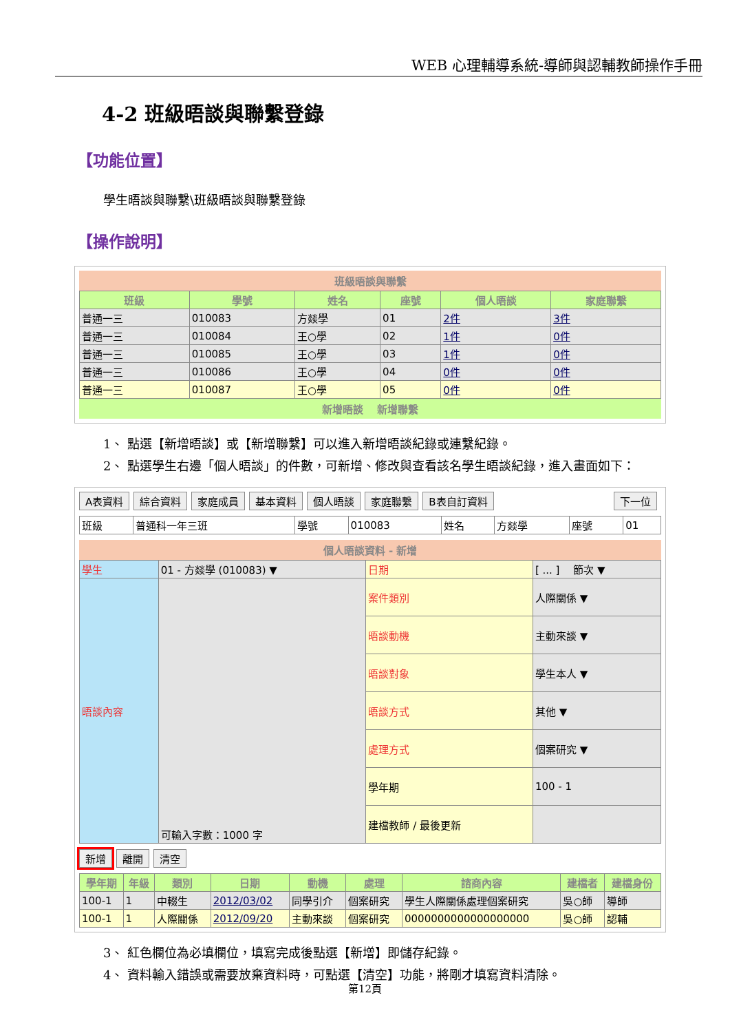WEB 心理輔導系統-導師與認輔教師操作手冊
4-2 班級晤談與聯繫登錄
【功能位置】
學生晤談與聯繫\班級晤談與聯繫登錄
【操作說明】
班級晤談與聯繫
| 班級 | 學號 | 姓名 | 座號 | 個人晤談 | 家庭聯繫 |
| --- | --- | --- | --- | --- | --- |
| 普通一三 | 010083 | 方燚學 | 01 | 2件 | 3件 |
| 普通一三 | 010084 | 王○學 | 02 | 1件 | 0件 |
| 普通一三 | 010085 | 王○學 | 03 | 1件 | 0件 |
| 普通一三 | 010086 | 王○學 | 04 | 0件 | 0件 |
| 普通一三 | 010087 | 王○學 | 05 | 0件 | 0件 |
新增晤談 　新增聯繫
1、 點選【新增晤談】或【新增聯繫】可以進入新增晤談紀錄或連繫紀錄。
2、 點選學生右邊「個人晤談」的件數，可新增、修改與查看該名學生晤談紀錄，進入畫面如下：
A表資料 綜合資料 家庭成員 基本資料 個人晤談 家庭聯繫 B表自訂資料 下一位
| 班級 | 普通科一年三班 | 學號 | 010083 | 姓名 | 方燚學 | 座號 | 01 |
個人晤談資料 - 新增
| 學生 | 01 - 方燚學 (010083) ▼ | 日期 | [ ... ] 節次 ▼ |
| 晤談內容 | 可輸入字數：1000 字 | 案件類別 | 人際關係 ▼ |
| | | 晤談動機 | 主動來談 ▼ |
| | | 晤談對象 | 學生本人 ▼ |
| | | 晤談方式 | 其他 ▼ |
| | | 處理方式 | 個案研究 ▼ |
| | | 學年期 | 100 - 1 |
| | | 建檔教師 / 最後更新 | |
新增 離開 清空
| 學年期 | 年級 | 類別 | 日期 | 動機 | 處理 | 諮商內容 | 建檔者 | 建檔身份 |
| --- | --- | --- | --- | --- | --- | --- | --- | --- |
| 100-1 | 1 | 中輟生 | 2012/03/02 | 同學引介 | 個案研究 | 學生人際關係處理個案研究 | 吳○師 | 導師 |
| 100-1 | 1 | 人際關係 | 2012/09/20 | 主動來談 | 個案研究 | 0000000000000000000 | 吳○師 | 認輔 |
3、 紅色欄位為必填欄位，填寫完成後點選【新增】即儲存紀錄。
4、 資料輸入錯誤或需要放棄資料時，可點選【清空】功能，將剛才填寫資料清除。
第12頁